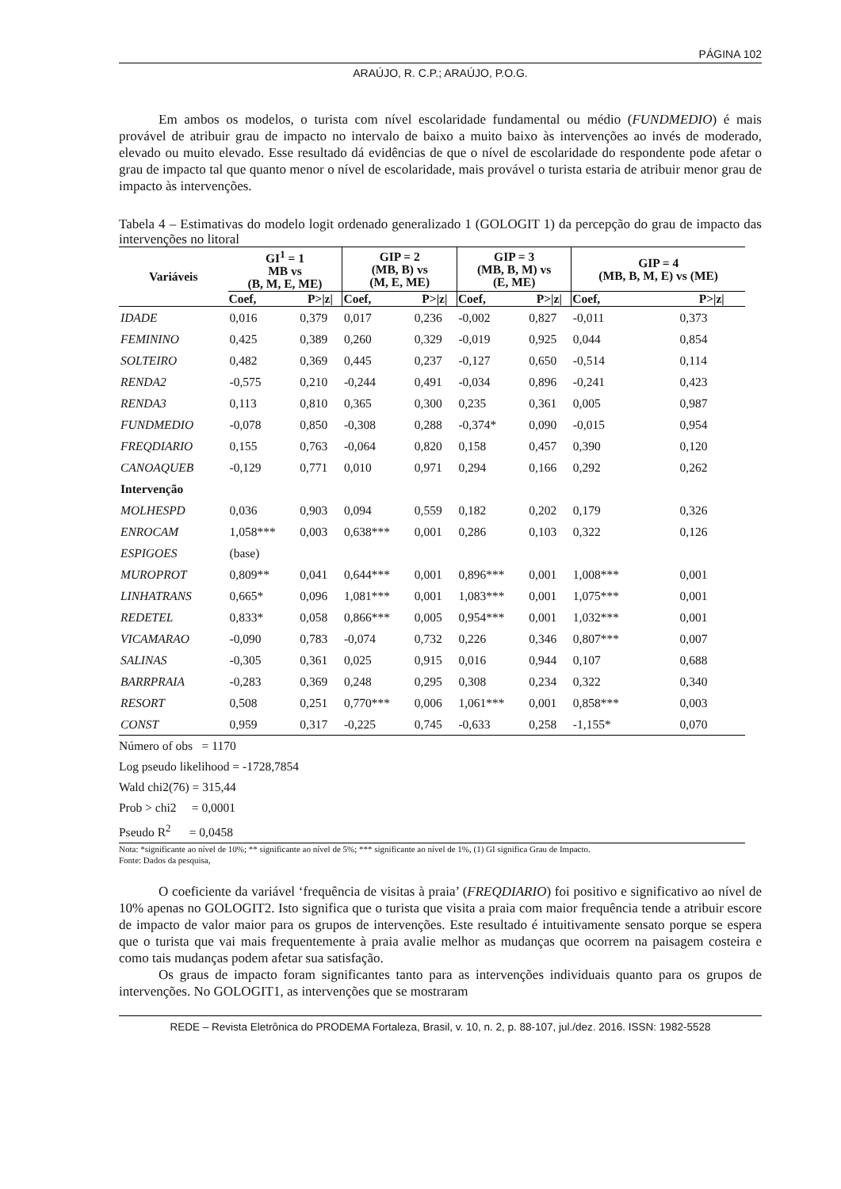PÁGINA 102
ARAÚJO, R. C.P.; ARAÚJO, P.O.G.
Em ambos os modelos, o turista com nível escolaridade fundamental ou médio (FUNDMEDIO) é mais provável de atribuir grau de impacto no intervalo de baixo a muito baixo às intervenções ao invés de moderado, elevado ou muito elevado. Esse resultado dá evidências de que o nível de escolaridade do respondente pode afetar o grau de impacto tal que quanto menor o nível de escolaridade, mais provável o turista estaria de atribuir menor grau de impacto às intervenções.
Tabela 4 – Estimativas do modelo logit ordenado generalizado 1 (GOLOGIT 1) da percepção do grau de impacto das intervenções no litoral
| Variáveis | GI<sup>1</sup> = 1 MB vs (B, M, E, ME) | | GIP = 2 (MB, B) vs (M, E, ME) | | GIP = 3 (MB, B, M) vs (E, ME) | | GIP = 4 (MB, B, M, E) vs (ME) | |
| --- | --- | --- | --- | --- | --- | --- | --- | --- |
| | Coef, | P>/z/ | Coef, | P>/z/ | Coef, | P>/z/ | Coef, | P>/z/ |
| IDADE | 0,016 | 0,379 | 0,017 | 0,236 | -0,002 | 0,827 | -0,011 | 0,373 |
| FEMININO | 0,425 | 0,389 | 0,260 | 0,329 | -0,019 | 0,925 | 0,044 | 0,854 |
| SOLTEIRO | 0,482 | 0,369 | 0,445 | 0,237 | -0,127 | 0,650 | -0,514 | 0,114 |
| RENDA2 | -0,575 | 0,210 | -0,244 | 0,491 | -0,034 | 0,896 | -0,241 | 0,423 |
| RENDA3 | 0,113 | 0,810 | 0,365 | 0,300 | 0,235 | 0,361 | 0,005 | 0,987 |
| FUNDMEDIO | -0,078 | 0,850 | -0,308 | 0,288 | -0,374* | 0,090 | -0,015 | 0,954 |
| FREQDIARIO | 0,155 | 0,763 | -0,064 | 0,820 | 0,158 | 0,457 | 0,390 | 0,120 |
| CANOAQUEB | -0,129 | 0,771 | 0,010 | 0,971 | 0,294 | 0,166 | 0,292 | 0,262 |
| Intervenção | | | | | | | | |
| MOLHESPD | 0,036 | 0,903 | 0,094 | 0,559 | 0,182 | 0,202 | 0,179 | 0,326 |
| ENROCAM | 1,058*** | 0,003 | 0,638*** | 0,001 | 0,286 | 0,103 | 0,322 | 0,126 |
| ESPIGOES | (base) | | | | | | | |
| MUROPROT | 0,809** | 0,041 | 0,644*** | 0,001 | 0,896*** | 0,001 | 1,008*** | 0,001 |
| LINHATRANS | 0,665* | 0,096 | 1,081*** | 0,001 | 1,083*** | 0,001 | 1,075*** | 0,001 |
| REDETEL | 0,833* | 0,058 | 0,866*** | 0,005 | 0,954*** | 0,001 | 1,032*** | 0,001 |
| VICAMARAO | -0,090 | 0,783 | -0,074 | 0,732 | 0,226 | 0,346 | 0,807*** | 0,007 |
| SALINAS | -0,305 | 0,361 | 0,025 | 0,915 | 0,016 | 0,944 | 0,107 | 0,688 |
| BARRPRAIA | -0,283 | 0,369 | 0,248 | 0,295 | 0,308 | 0,234 | 0,322 | 0,340 |
| RESORT | 0,508 | 0,251 | 0,770*** | 0,006 | 1,061*** | 0,001 | 0,858*** | 0,003 |
| CONST | 0,959 | 0,317 | -0,225 | 0,745 | -0,633 | 0,258 | -1,155* | 0,070 |
Número of obs = 1170
Log pseudo likelihood = -1728,7854
Wald chi2(76) = 315,44
Prob > chi2 = 0,0001
Pseudo R<sup>2</sup> = 0,0458
Nota: *significante ao nível de 10%; ** significante ao nível de 5%; *** significante ao nível de 1%, (1) GI significa Grau de Impacto.
Fonte: Dados da pesquisa,
O coeficiente da variável ‘frequência de visitas à praia’ (FREQDIARIO) foi positivo e significativo ao nível de 10% apenas no GOLOGIT2. Isto significa que o turista que visita a praia com maior frequência tende a atribuir escore de impacto de valor maior para os grupos de intervenções. Este resultado é intuitivamente sensato porque se espera que o turista que vai mais frequentemente à praia avalie melhor as mudanças que ocorrem na paisagem costeira e como tais mudanças podem afetar sua satisfação.
Os graus de impacto foram significantes tanto para as intervenções individuais quanto para os grupos de intervenções. No GOLOGIT1, as intervenções que se mostraram
REDE – Revista Eletrônica do PRODEMA Fortaleza, Brasil, v. 10, n. 2, p. 88-107, jul./dez. 2016. ISSN: 1982-5528